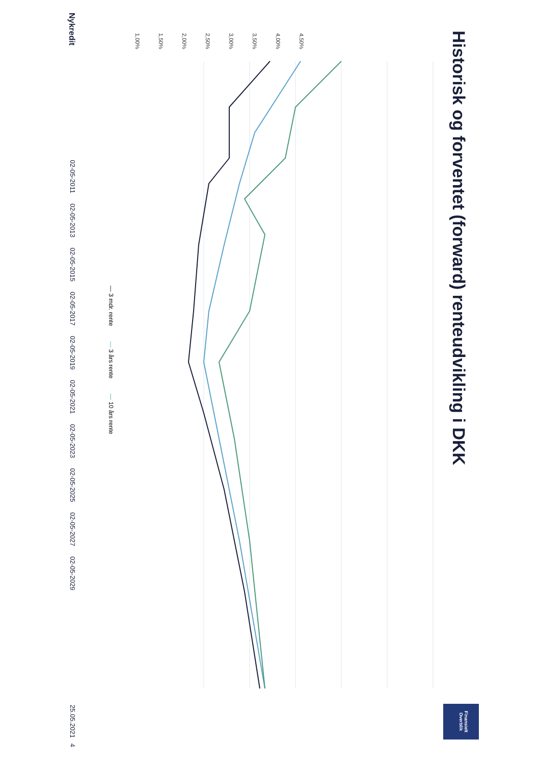Historisk og forventet (forward) renteudvikling i DKK
Finansielt Overblik
4,50%
4,00%
3,50%
3,00%
2,50%
2,00%
1,50%
1,00%
Nykredit 02-05-2011 02-05-2013 02-05-2015 02-05-2017 02-05-2019 02-05-2021 02-05-2023 02-05-2025 02-05-2027 02-05-2029 25.05.2021 4
— 3 mdr. rente — 3 års rente — 10 års rente